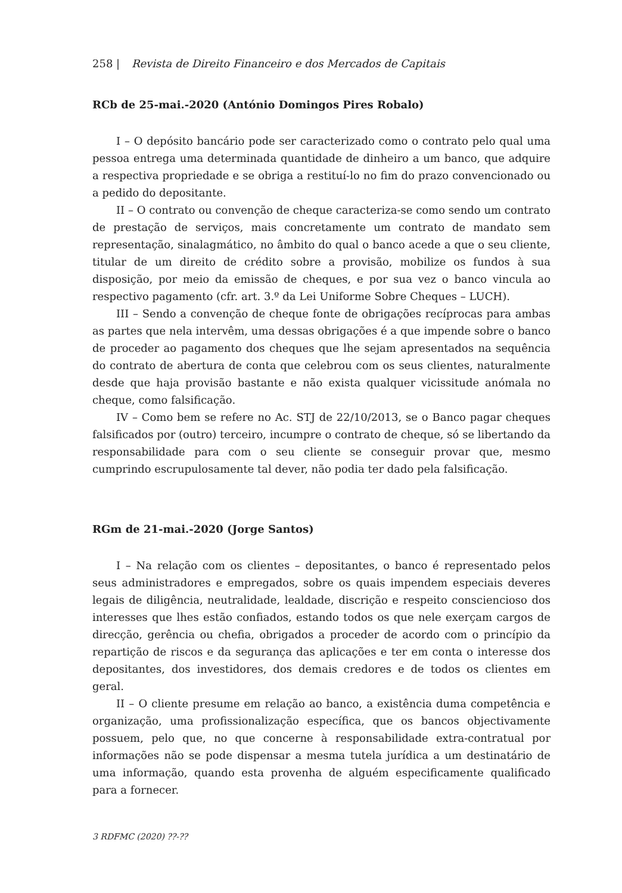258 | Revista de Direito Financeiro e dos Mercados de Capitais
RCb de 25-mai.-2020 (António Domingos Pires Robalo)
I – O depósito bancário pode ser caracterizado como o contrato pelo qual uma pessoa entrega uma determinada quantidade de dinheiro a um banco, que adquire a respectiva propriedade e se obriga a restituí-lo no fim do prazo convencionado ou a pedido do depositante.
II – O contrato ou convenção de cheque caracteriza-se como sendo um contrato de prestação de serviços, mais concretamente um contrato de mandato sem representação, sinalagmático, no âmbito do qual o banco acede a que o seu cliente, titular de um direito de crédito sobre a provisão, mobilize os fundos à sua disposição, por meio da emissão de cheques, e por sua vez o banco vincula ao respectivo pagamento (cfr. art. 3.º da Lei Uniforme Sobre Cheques – LUCH).
III – Sendo a convenção de cheque fonte de obrigações recíprocas para ambas as partes que nela intervêm, uma dessas obrigações é a que impende sobre o banco de proceder ao pagamento dos cheques que lhe sejam apresentados na sequência do contrato de abertura de conta que celebrou com os seus clientes, naturalmente desde que haja provisão bastante e não exista qualquer vicissitude anómala no cheque, como falsificação.
IV – Como bem se refere no Ac. STJ de 22/10/2013, se o Banco pagar cheques falsificados por (outro) terceiro, incumpre o contrato de cheque, só se libertando da responsabilidade para com o seu cliente se conseguir provar que, mesmo cumprindo escrupulosamente tal dever, não podia ter dado pela falsificação.
RGm de 21-mai.-2020 (Jorge Santos)
I – Na relação com os clientes – depositantes, o banco é representado pelos seus administradores e empregados, sobre os quais impendem especiais deveres legais de diligência, neutralidade, lealdade, discrição e respeito consciencioso dos interesses que lhes estão confiados, estando todos os que nele exerçam cargos de direcção, gerência ou chefia, obrigados a proceder de acordo com o princípio da repartição de riscos e da segurança das aplicações e ter em conta o interesse dos depositantes, dos investidores, dos demais credores e de todos os clientes em geral.
II – O cliente presume em relação ao banco, a existência duma competência e organização, uma profissionalização específica, que os bancos objectivamente possuem, pelo que, no que concerne à responsabilidade extra-contratual por informações não se pode dispensar a mesma tutela jurídica a um destinatário de uma informação, quando esta provenha de alguém especificamente qualificado para a fornecer.
3 RDFMC (2020) ??-??